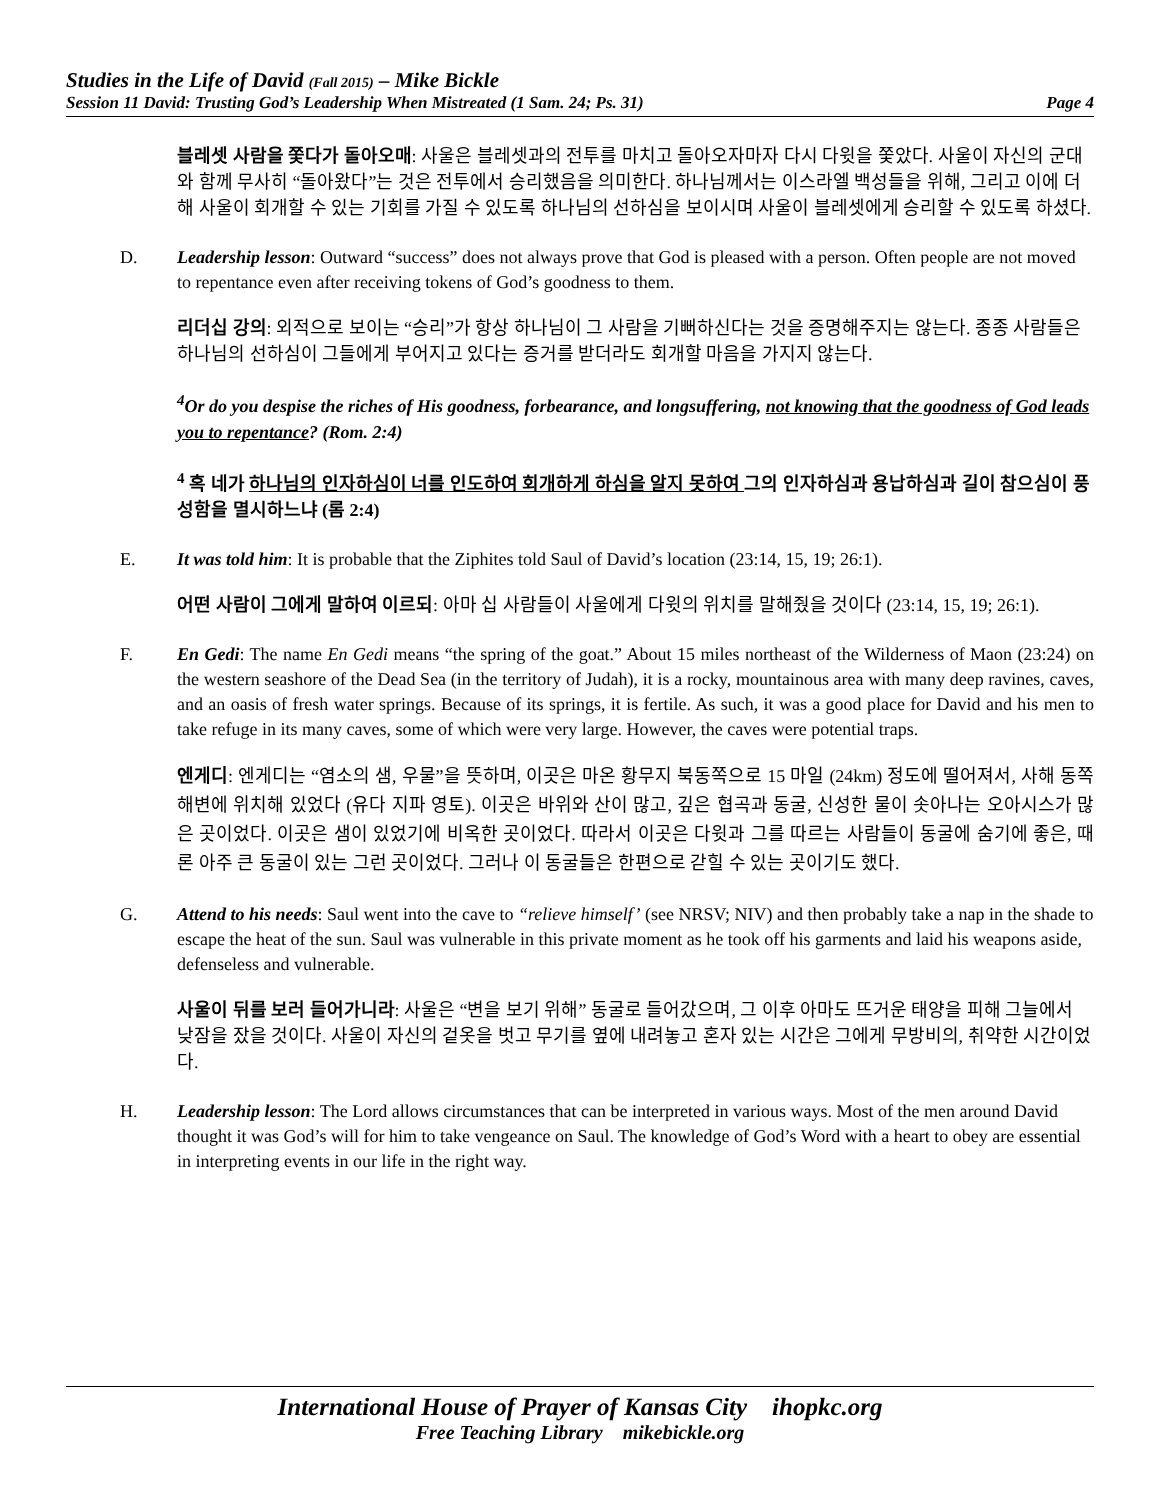Studies in the Life of David (Fall 2015) – Mike Bickle
Session 11 David: Trusting God’s Leadership When Mistreated (1 Sam. 24; Ps. 31) Page 4
블레셋 사람을 쫓다가 돌아오매: 사울은 블레셋과의 전투를 마치고 돌아오자마자 다시 다윗을 쫓았다. 사울이 자신의 군대와 함께 무사히 “돌아왔다”는 것은 전투에서 승리했음을 의미한다. 하나님께서는 이스라엘 백성들을 위해, 그리고 이에 더해 사울이 회개할 수 있는 기회를 가질 수 있도록 하나님의 선하심을 보이시며 사울이 블레셋에게 승리할 수 있도록 하셨다.
D. Leadership lesson: Outward “success” does not always prove that God is pleased with a person. Often people are not moved to repentance even after receiving tokens of God’s goodness to them.
리더십 강의: 외적으로 보이는 “승리”가 항상 하나님이 그 사람을 기뻐하신다는 것을 증명해주지는 않는다. 종종 사람들은 하나님의 선하심이 그들에게 부어지고 있다는 증거를 받더라도 회개할 마음을 가지지 않는다.
<sup>4</sup> Or do you despise the riches of His goodness, forbearance, and longsuffering, not knowing that the goodness of God leads you to repentance? (Rom. 2:4)
<sup>4</sup> 혹 네가 하나님의 인자하심이 너를 인도하여 회개하게 하심을 알지 못하여 그의 인자하심과 용납하심과 길이 참으심이 풍성함을 멸시하느냐 (롬 2:4)
E. It was told him: It is probable that the Ziphites told Saul of David’s location (23:14, 15, 19; 26:1).
어떤 사람이 그에게 말하여 이르되: 아마 십 사람들이 사울에게 다윗의 위치를 말해줬을 것이다 (23:14, 15, 19; 26:1).
F. En Gedi: The name En Gedi means “the spring of the goat.” About 15 miles northeast of the Wilderness of Maon (23:24) on the western seashore of the Dead Sea (in the territory of Judah), it is a rocky, mountainous area with many deep ravines, caves, and an oasis of fresh water springs. Because of its springs, it is fertile. As such, it was a good place for David and his men to take refuge in its many caves, some of which were very large. However, the caves were potential traps.
엔게디: 엔게디는 “염소의 샘, 우물”을 뜻하며, 이곳은 마온 황무지 북동쪽으로 15 마일 (24km) 정도에 떨어져서, 사해 동쪽 해변에 위치해 있었다 (유다 지파 영토). 이곳은 바위와 산이 많고, 깊은 협곡과 동굴, 신성한 물이 솟아나는 오아시스가 많은 곳이었다. 이곳은 샘이 있었기에 비옥한 곳이었다. 따라서 이곳은 다윗과 그를 따르는 사람들이 동굴에 숨기에 좋은, 때론 아주 큰 동굴이 있는 그런 곳이었다. 그러나 이 동굴들은 한편으로 갇힐 수 있는 곳이기도 했다.
G. Attend to his needs: Saul went into the cave to “relieve himself’ (see NRSV; NIV) and then probably take a nap in the shade to escape the heat of the sun. Saul was vulnerable in this private moment as he took off his garments and laid his weapons aside, defenseless and vulnerable.
사울이 뒤를 보러 들어가니라: 사울은 “변을 보기 위해” 동굴로 들어갔으며, 그 이후 아마도 뜨거운 태양을 피해 그늘에서 낮잠을 잤을 것이다. 사울이 자신의 겉옷을 벗고 무기를 옆에 내려놓고 혼자 있는 시간은 그에게 무방비의, 취약한 시간이었다.
H. Leadership lesson: The Lord allows circumstances that can be interpreted in various ways. Most of the men around David thought it was God’s will for him to take vengeance on Saul. The knowledge of God’s Word with a heart to obey are essential in interpreting events in our life in the right way.
International House of Prayer of Kansas City ihopkc.org
Free Teaching Library mikebickle.org